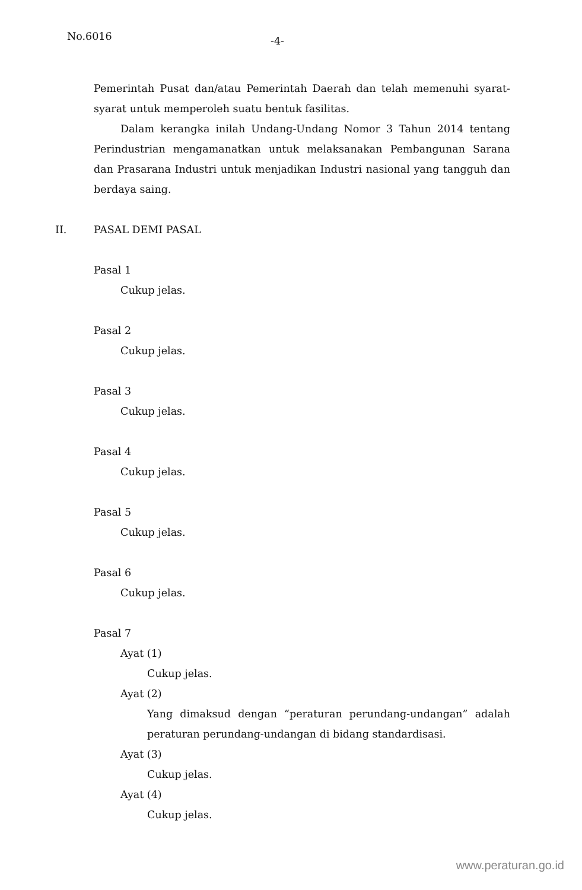No.6016
-4-
Pemerintah Pusat dan/atau Pemerintah Daerah dan telah memenuhi syarat-syarat untuk memperoleh suatu bentuk fasilitas.
Dalam kerangka inilah Undang-Undang Nomor 3 Tahun 2014 tentang Perindustrian mengamanatkan untuk melaksanakan Pembangunan Sarana dan Prasarana Industri untuk menjadikan Industri nasional yang tangguh dan berdaya saing.
II. PASAL DEMI PASAL
Pasal 1
Cukup jelas.
Pasal 2
Cukup jelas.
Pasal 3
Cukup jelas.
Pasal 4
Cukup jelas.
Pasal 5
Cukup jelas.
Pasal 6
Cukup jelas.
Pasal 7
Ayat (1)
Cukup jelas.
Ayat (2)
Yang dimaksud dengan “peraturan perundang-undangan” adalah peraturan perundang-undangan di bidang standardisasi.
Ayat (3)
Cukup jelas.
Ayat (4)
Cukup jelas.
www.peraturan.go.id